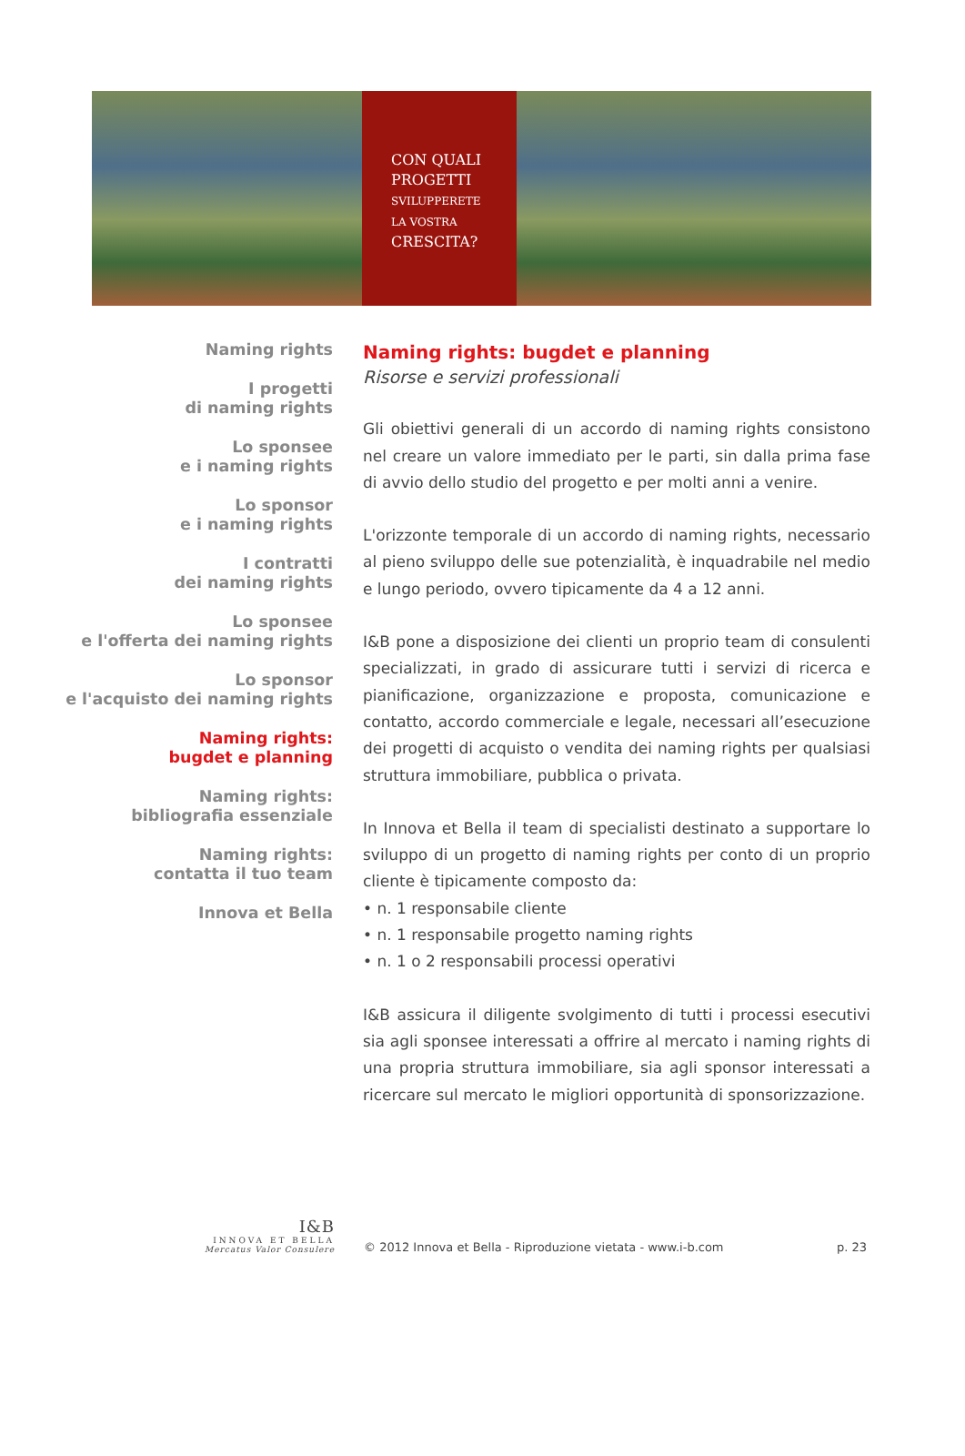CON QUALI
PROGETTI
SVILUPPERETE
LA VOSTRA
CRESCITA?
Naming rights
I progetti
di naming rights
Lo sponsee
e i naming rights
Lo sponsor
e i naming rights
I contratti
dei naming rights
Lo sponsee
e l'offerta dei naming rights
Lo sponsor
e l'acquisto dei naming rights
Naming rights:
bugdet e planning
Naming rights:
bibliografia essenziale
Naming rights:
contatta il tuo team
Innova et Bella
Naming rights: bugdet e planning
Risorse e servizi professionali
Gli obiettivi generali di un accordo di naming rights consistono nel creare un valore immediato per le parti, sin dalla prima fase di avvio dello studio del progetto e per molti anni a venire.
L'orizzonte temporale di un accordo di naming rights, necessario al pieno sviluppo delle sue potenzialità, è inquadrabile nel medio e lungo periodo, ovvero tipicamente da 4 a 12 anni.
I&B pone a disposizione dei clienti un proprio team di consulenti specializzati, in grado di assicurare tutti i servizi di ricerca e pianificazione, organizzazione e proposta, comunicazione e contatto, accordo commerciale e legale, necessari all’esecuzione dei progetti di acquisto o vendita dei naming rights per qualsiasi struttura immobiliare, pubblica o privata.
In Innova et Bella il team di specialisti destinato a supportare lo sviluppo di un progetto di naming rights per conto di un proprio cliente è tipicamente composto da:
• n. 1 responsabile cliente
• n. 1 responsabile progetto naming rights
• n. 1 o 2 responsabili processi operativi
I&B assicura il diligente svolgimento di tutti i processi esecutivi sia agli sponsee interessati a offrire al mercato i naming rights di una propria struttura immobiliare, sia agli sponsor interessati a ricercare sul mercato le migliori opportunità di sponsorizzazione.
I&B
INNOVA ET BELLA
Mercatus Valor Consulere
© 2012 Innova et Bella - Riproduzione vietata - www.i-b.com
p. 23